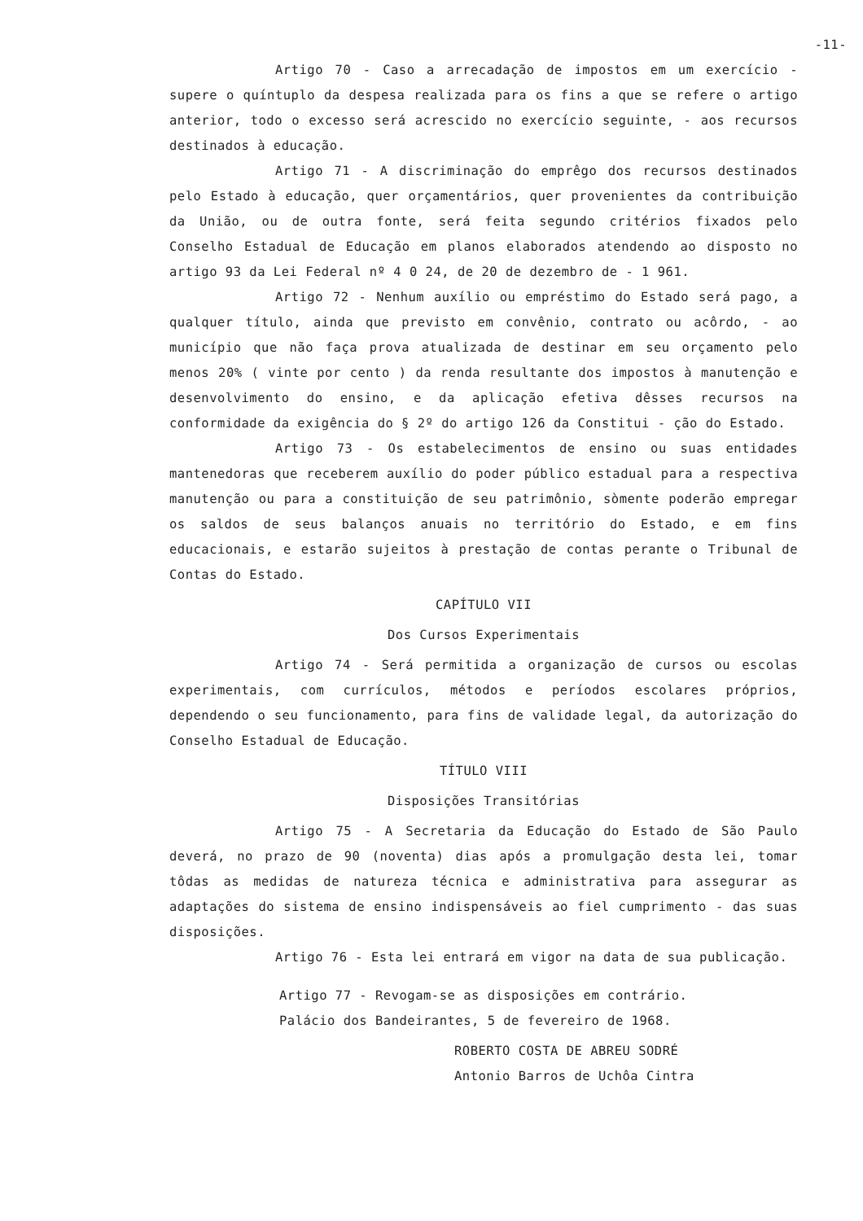-11-
Artigo 70 - Caso a arrecadação de impostos em um exercício - supere o quíntuplo da despesa realizada para os fins a que se refere o artigo anterior, todo o excesso será acrescido no exercício seguinte, - aos recursos destinados à educação.
Artigo 71 - A discriminação do emprêgo dos recursos destinados pelo Estado à educação, quer orçamentários, quer provenientes da contribuição da União, ou de outra fonte, será feita segundo critérios fixados pelo Conselho Estadual de Educação em planos elaborados atendendo ao disposto no artigo 93 da Lei Federal nº 4 0 24, de 20 de dezembro de - 1 961.
Artigo 72 - Nenhum auxílio ou empréstimo do Estado será pago, a qualquer título, ainda que previsto em convênio, contrato ou acôrdo, - ao município que não faça prova atualizada de destinar em seu orçamento pelo menos 20% ( vinte por cento ) da renda resultante dos impostos à manutenção e desenvolvimento do ensino, e da aplicação efetiva dêsses recursos na conformidade da exigência do § 2º do artigo 126 da Constitui - ção do Estado.
Artigo 73 - Os estabelecimentos de ensino ou suas entidades mantenedoras que receberem auxílio do poder público estadual para a respectiva manutenção ou para a constituição de seu patrimônio, sòmente poderão empregar os saldos de seus balanços anuais no território do Estado, e em fins educacionais, e estarão sujeitos à prestação de contas perante o Tribunal de Contas do Estado.
CAPÍTULO VII
Dos Cursos Experimentais
Artigo 74 - Será permitida a organização de cursos ou escolas experimentais, com currículos, métodos e períodos escolares próprios, dependendo o seu funcionamento, para fins de validade legal, da autorização do Conselho Estadual de Educação.
TÍTULO VIII
Disposições Transitórias
Artigo 75 - A Secretaria da Educação do Estado de São Paulo deverá, no prazo de 90 (noventa) dias após a promulgação desta lei, tomar tôdas as medidas de natureza técnica e administrativa para assegurar as adaptações do sistema de ensino indispensáveis ao fiel cumprimento - das suas disposições.
Artigo 76 - Esta lei entrará em vigor na data de sua publicação.
Artigo 77 - Revogam-se as disposições em contrário.
Palácio dos Bandeirantes, 5 de fevereiro de 1968.
ROBERTO COSTA DE ABREU SODRÉ
Antonio Barros de Uchôa Cintra